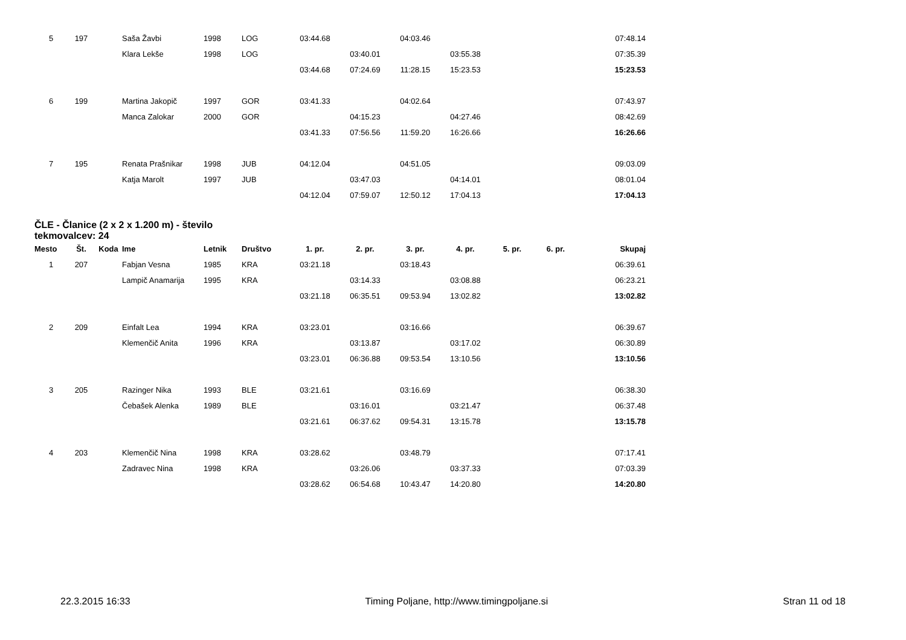| 5 | 197 | | Saša Žavbi | 1998 | LOG | 03:44.68 | | 04:03.46 | | | | 07:48.14 |
| | | | Klara Lekše | 1998 | LOG | | 03:40.01 | | 03:55.38 | | | 07:35.39 |
| | | | | | | 03:44.68 | 07:24.69 | 11:28.15 | 15:23.53 | | | 15:23.53 |
| 6 | 199 | | Martina Jakopič | 1997 | GOR | 03:41.33 | | 04:02.64 | | | | 07:43.97 |
| | | | Manca Zalokar | 2000 | GOR | | 04:15.23 | | 04:27.46 | | | 08:42.69 |
| | | | | | | 03:41.33 | 07:56.56 | 11:59.20 | 16:26.66 | | | 16:26.66 |
| 7 | 195 | | Renata Prašnikar | 1998 | JUB | 04:12.04 | | 04:51.05 | | | | 09:03.09 |
| | | | Katja Marolt | 1997 | JUB | | 03:47.03 | | 04:14.01 | | | 08:01.04 |
| | | | | | | 04:12.04 | 07:59.07 | 12:50.12 | 17:04.13 | | | 17:04.13 |
ČLE - Članice (2 x 2 x 1.200 m) - število tekmovalcev: 24
| Mesto | Št. | Koda | Ime | Letnik | Društvo | 1. pr. | 2. pr. | 3. pr. | 4. pr. | 5. pr. | 6. pr. | Skupaj |
| --- | --- | --- | --- | --- | --- | --- | --- | --- | --- | --- | --- | --- |
| 1 | 207 | | Fabjan Vesna | 1985 | KRA | 03:21.18 | | 03:18.43 | | | | 06:39.61 |
| | | | Lampič Anamarija | 1995 | KRA | | 03:14.33 | | 03:08.88 | | | 06:23.21 |
| | | | | | | 03:21.18 | 06:35.51 | 09:53.94 | 13:02.82 | | | 13:02.82 |
| 2 | 209 | | Einfalt Lea | 1994 | KRA | 03:23.01 | | 03:16.66 | | | | 06:39.67 |
| | | | Klemenčič Anita | 1996 | KRA | | 03:13.87 | | 03:17.02 | | | 06:30.89 |
| | | | | | | 03:23.01 | 06:36.88 | 09:53.54 | 13:10.56 | | | 13:10.56 |
| 3 | 205 | | Razinger Nika | 1993 | BLE | 03:21.61 | | 03:16.69 | | | | 06:38.30 |
| | | | Čebašek Alenka | 1989 | BLE | | 03:16.01 | | 03:21.47 | | | 06:37.48 |
| | | | | | | 03:21.61 | 06:37.62 | 09:54.31 | 13:15.78 | | | 13:15.78 |
| 4 | 203 | | Klemenčič Nina | 1998 | KRA | 03:28.62 | | 03:48.79 | | | | 07:17.41 |
| | | | Zadravec Nina | 1998 | KRA | | 03:26.06 | | 03:37.33 | | | 07:03.39 |
| | | | | | | 03:28.62 | 06:54.68 | 10:43.47 | 14:20.80 | | | 14:20.80 |
22.3.2015 16:33 Timing Poljane, http://www.timingpoljane.si Stran 11 od 18